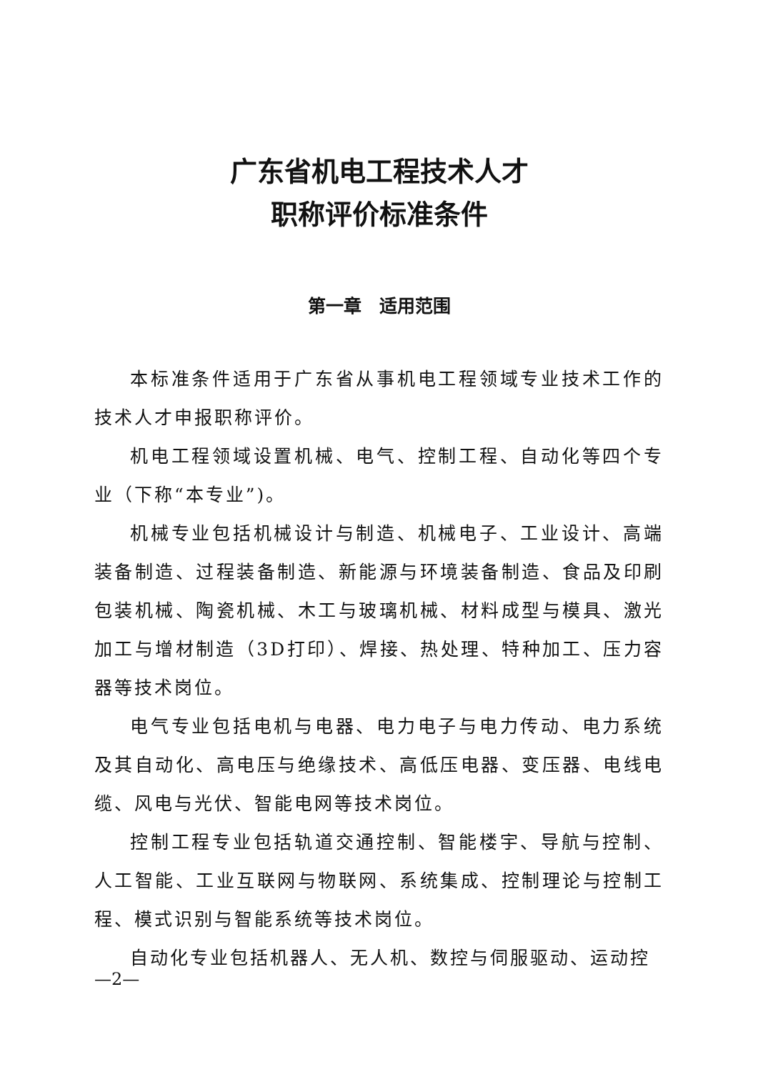广东省机电工程技术人才
职称评价标准条件
第一章　适用范围
本标准条件适用于广东省从事机电工程领域专业技术工作的技术人才申报职称评价。
机电工程领域设置机械、电气、控制工程、自动化等四个专业（下称“本专业”)。
机械专业包括机械设计与制造、机械电子、工业设计、高端装备制造、过程装备制造、新能源与环境装备制造、食品及印刷包装机械、陶瓷机械、木工与玻璃机械、材料成型与模具、激光加工与增材制造（3D打印）、焊接、热处理、特种加工、压力容器等技术岗位。
电气专业包括电机与电器、电力电子与电力传动、电力系统及其自动化、高电压与绝缘技术、高低压电器、变压器、电线电缆、风电与光伏、智能电网等技术岗位。
控制工程专业包括轨道交通控制、智能楼宇、导航与控制、人工智能、工业互联网与物联网、系统集成、控制理论与控制工程、模式识别与智能系统等技术岗位。
自动化专业包括机器人、无人机、数控与伺服驱动、运动控
—2—